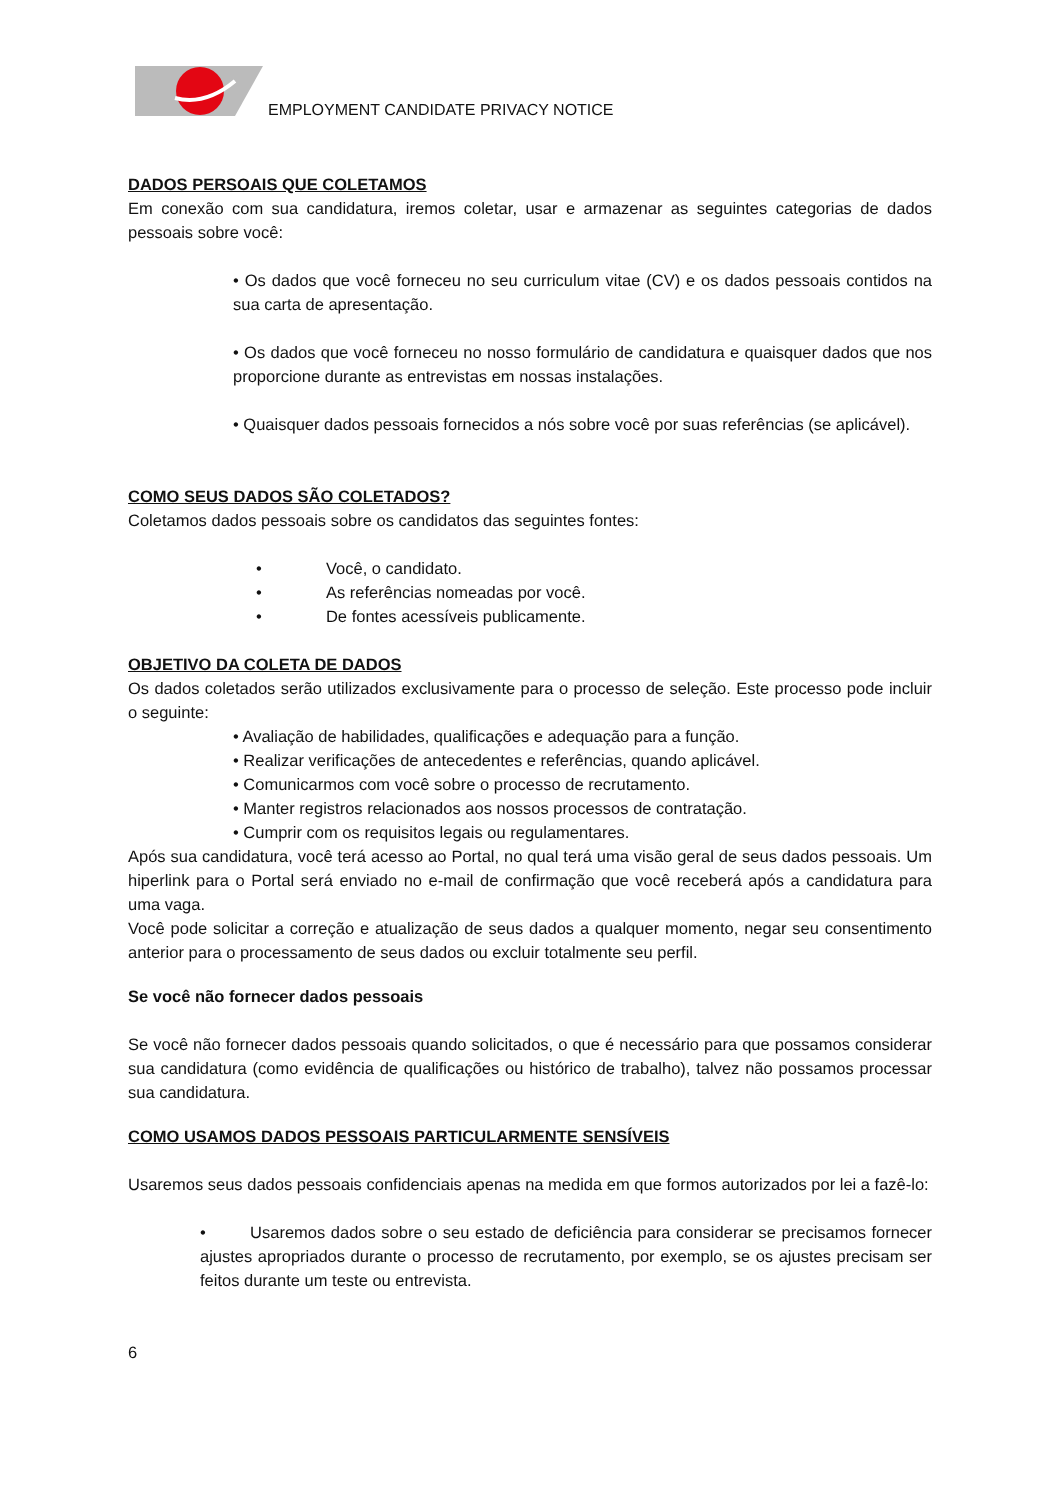EMPLOYMENT CANDIDATE PRIVACY NOTICE
DADOS PERSOAIS QUE COLETAMOS
Em conexão com sua candidatura, iremos coletar, usar e armazenar as seguintes categorias de dados pessoais sobre você:
• Os dados que você forneceu no seu curriculum vitae (CV) e os dados pessoais contidos na sua carta de apresentação.
• Os dados que você forneceu no nosso formulário de candidatura e quaisquer dados que nos proporcione durante as entrevistas em nossas instalações.
• Quaisquer dados pessoais fornecidos a nós sobre você por suas referências (se aplicável).
COMO SEUS DADOS SÃO COLETADOS?
Coletamos dados pessoais sobre os candidatos das seguintes fontes:
• Você, o candidato.
• As referências nomeadas por você.
• De fontes acessíveis publicamente.
OBJETIVO DA COLETA DE DADOS
Os dados coletados serão utilizados exclusivamente para o processo de seleção. Este processo pode incluir o seguinte:
• Avaliação de habilidades, qualificações e adequação para a função.
• Realizar verificações de antecedentes e referências, quando aplicável.
• Comunicarmos com você sobre o processo de recrutamento.
• Manter registros relacionados aos nossos processos de contratação.
• Cumprir com os requisitos legais ou regulamentares.
Após sua candidatura, você terá acesso ao Portal, no qual terá uma visão geral de seus dados pessoais. Um hiperlink para o Portal será enviado no e-mail de confirmação que você receberá após a candidatura para uma vaga.
Você pode solicitar a correção e atualização de seus dados a qualquer momento, negar seu consentimento anterior para o processamento de seus dados ou excluir totalmente seu perfil.
Se você não fornecer dados pessoais
Se você não fornecer dados pessoais quando solicitados, o que é necessário para que possamos considerar sua candidatura (como evidência de qualificações ou histórico de trabalho), talvez não possamos processar sua candidatura.
COMO USAMOS DADOS PESSOAIS PARTICULARMENTE SENSÍVEIS
Usaremos seus dados pessoais confidenciais apenas na medida em que formos autorizados por lei a fazê-lo:
• Usaremos dados sobre o seu estado de deficiência para considerar se precisamos fornecer ajustes apropriados durante o processo de recrutamento, por exemplo, se os ajustes precisam ser feitos durante um teste ou entrevista.
6